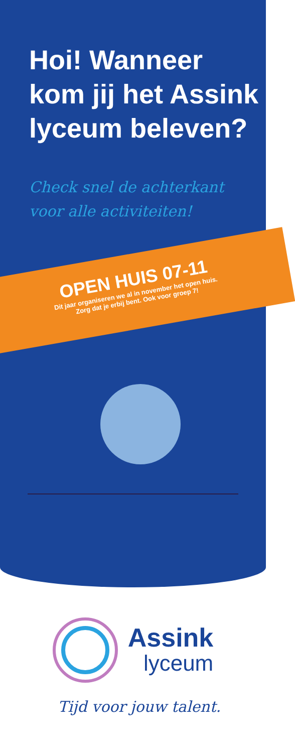Hoi! Wanneer kom jij het Assink lyceum beleven?
Check snel de achterkant
voor alle activiteiten!
OPEN HUIS 07-11
Dit jaar organiseren we al in november het open huis.
Zorg dat je erbij bent. Ook voor groep 7!
Assink
lyceum
Tijd voor jouw talent.